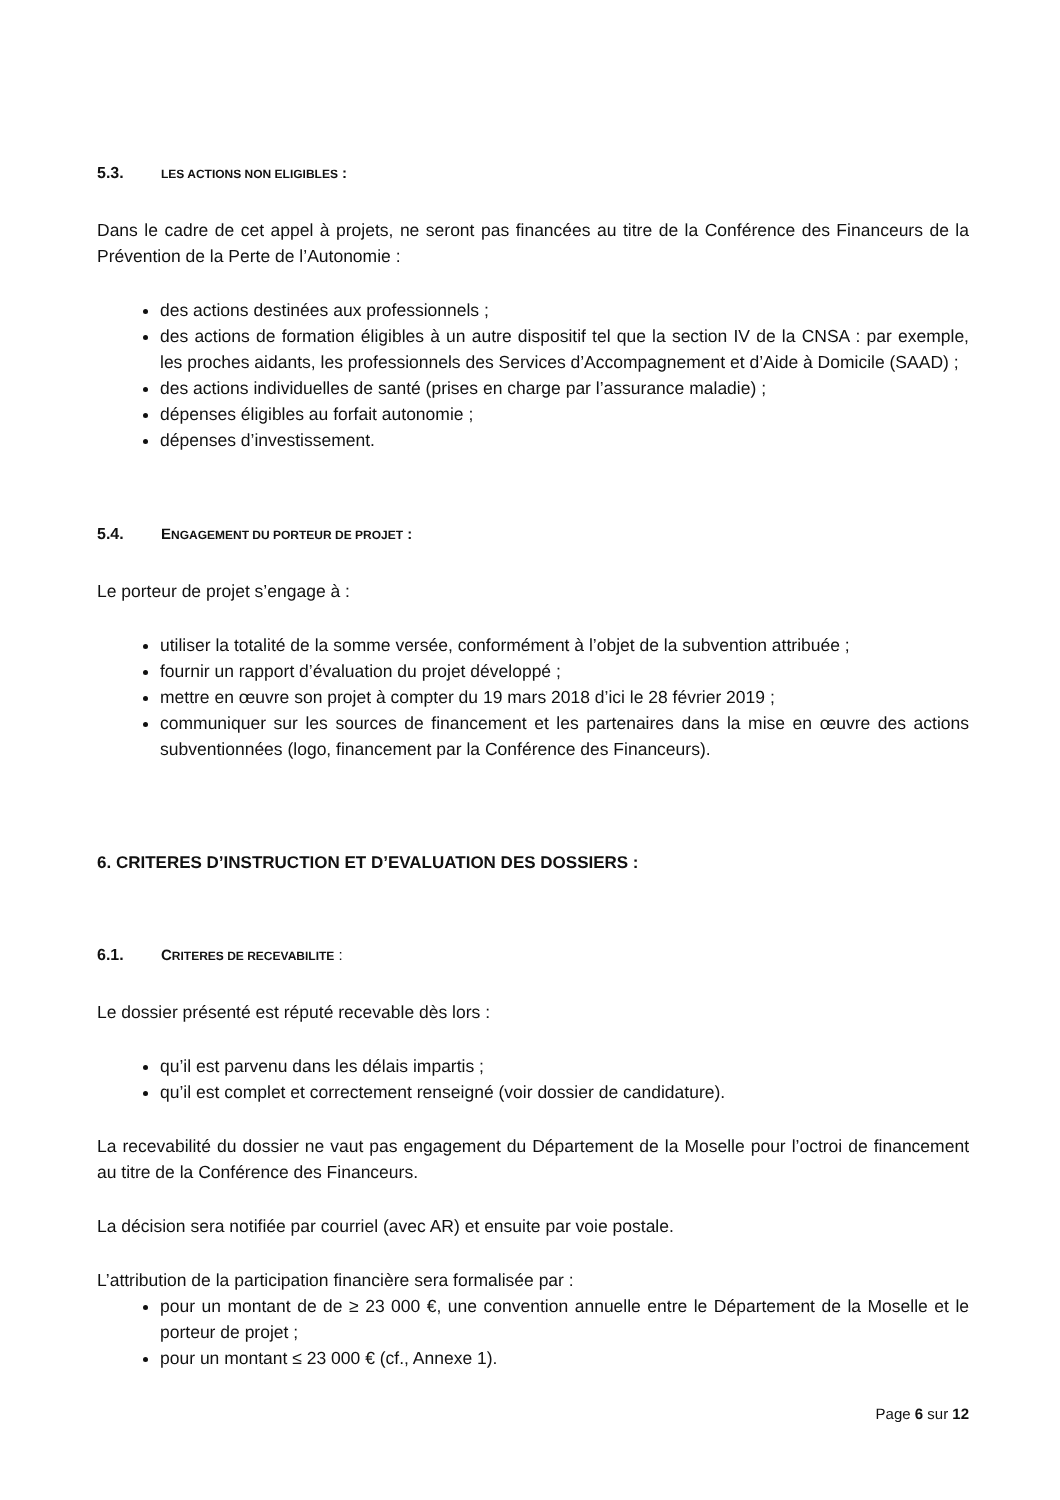5.3. LES ACTIONS NON ELIGIBLES :
Dans le cadre de cet appel à projets, ne seront pas financées au titre de la Conférence des Financeurs de la Prévention de la Perte de l’Autonomie :
des actions destinées aux professionnels ;
des actions de formation éligibles à un autre dispositif tel que la section IV de la CNSA : par exemple, les proches aidants, les professionnels des Services d’Accompagnement et d’Aide à Domicile (SAAD) ;
des actions individuelles de santé (prises en charge par l’assurance maladie) ;
dépenses éligibles au forfait autonomie ;
dépenses d’investissement.
5.4. ENGAGEMENT DU PORTEUR DE PROJET :
Le porteur de projet s’engage à :
utiliser la totalité de la somme versée, conformément à l’objet de la subvention attribuée ;
fournir un rapport d’évaluation du projet développé ;
mettre en œuvre son projet à compter du 19 mars 2018 d’ici le 28 février 2019 ;
communiquer sur les sources de financement et les partenaires dans la mise en œuvre des actions subventionnées (logo, financement par la Conférence des Financeurs).
6. CRITERES D’INSTRUCTION ET D’EVALUATION DES DOSSIERS :
6.1. CRITERES DE RECEVABILITE :
Le dossier présenté est réputé recevable dès lors :
qu’il est parvenu dans les délais impartis ;
qu’il est complet et correctement renseigné (voir dossier de candidature).
La recevabilité du dossier ne vaut pas engagement du Département de la Moselle pour l’octroi de financement au titre de la Conférence des Financeurs.
La décision sera notifiée par courriel (avec AR) et ensuite par voie postale.
L’attribution de la participation financière sera formalisée par :
pour un montant de de ≥ 23 000 €, une convention annuelle entre le Département de la Moselle et le porteur de projet ;
pour un montant ≤ 23 000 € (cf., Annexe 1).
Page 6 sur 12